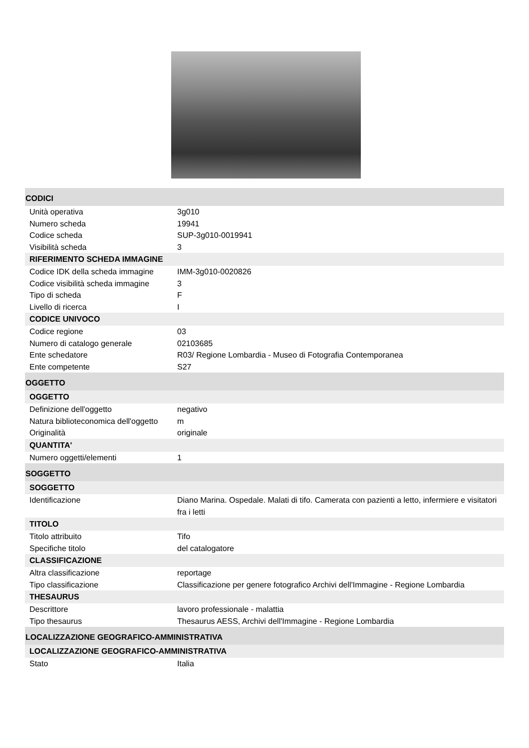CODICI
Unità operativa 3g010
Numero scheda 19941
Codice scheda SUP-3g010-0019941
Visibilità scheda 3
RIFERIMENTO SCHEDA IMMAGINE
Codice IDK della scheda immagine
IMM-3g010-0020826
Codice visibilità scheda immagine
3
Tipo di scheda F
Livello di ricerca I
CODICE UNIVOCO
Codice regione 03
Numero di catalogo generale 02103685
Ente schedatore R03/ Regione Lombardia - Museo di Fotografia Contemporanea
Ente competente S27
OGGETTO
OGGETTO
Definizione dell'oggetto negativo
Natura biblioteconomica dell'oggetto
m
Originalità originale
QUANTITA'
Numero oggetti/elementi 1
SOGGETTO
SOGGETTO
Identificazione Diano Marina. Ospedale. Malati di tifo. Camerata con pazienti a letto, infermiere e visitatori fra i letti
TITOLO
Titolo attribuito Tifo
Specifiche titolo del catalogatore
CLASSIFICAZIONE
Altra classificazione reportage
Tipo classificazione Classificazione per genere fotografico Archivi dell'Immagine - Regione Lombardia
THESAURUS
Descrittore lavoro professionale - malattia
Tipo thesaurus Thesaurus AESS, Archivi dell'Immagine - Regione Lombardia
LOCALIZZAZIONE GEOGRAFICO-AMMINISTRATIVA
LOCALIZZAZIONE GEOGRAFICO-AMMINISTRATIVA
Stato Italia